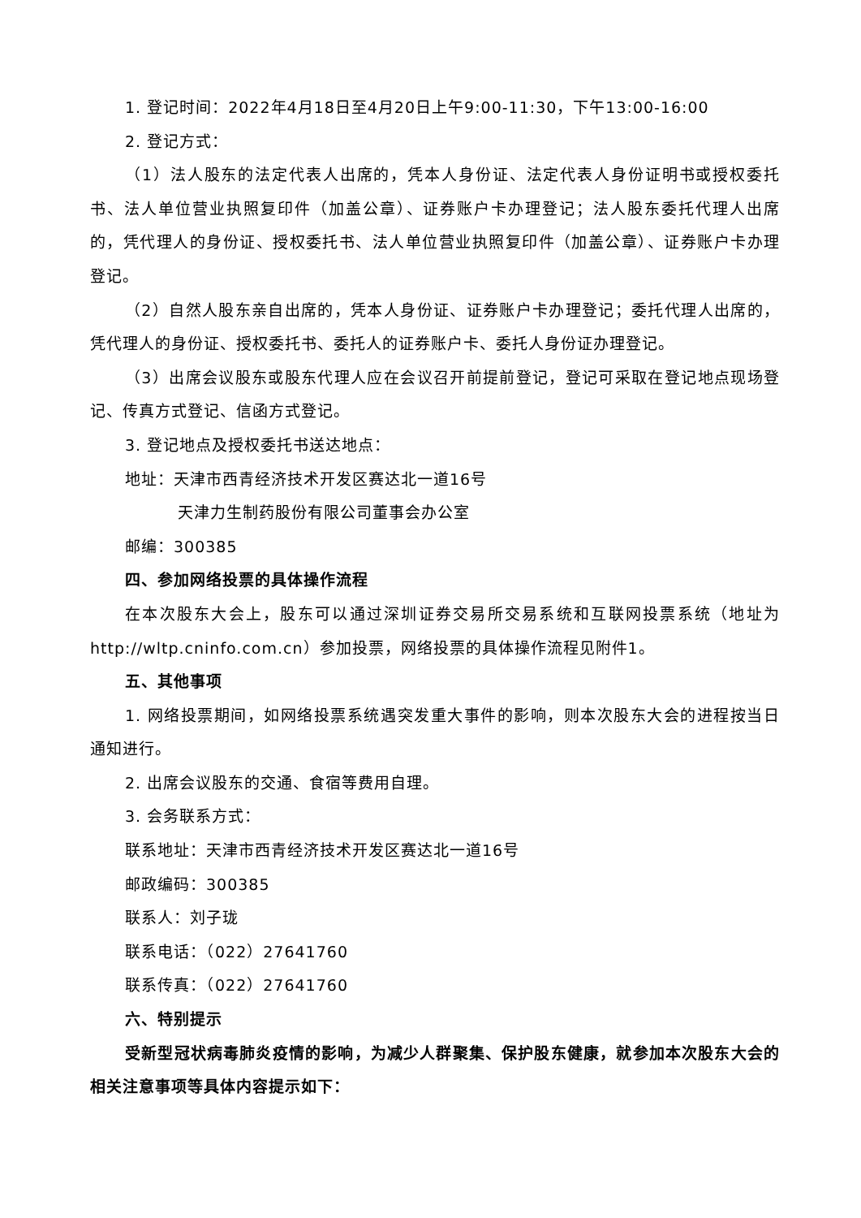1. 登记时间：2022年4月18日至4月20日上午9:00-11:30，下午13:00-16:00
2. 登记方式：
（1）法人股东的法定代表人出席的，凭本人身份证、法定代表人身份证明书或授权委托书、法人单位营业执照复印件（加盖公章）、证券账户卡办理登记；法人股东委托代理人出席的，凭代理人的身份证、授权委托书、法人单位营业执照复印件（加盖公章）、证券账户卡办理登记。
（2）自然人股东亲自出席的，凭本人身份证、证券账户卡办理登记；委托代理人出席的，凭代理人的身份证、授权委托书、委托人的证券账户卡、委托人身份证办理登记。
（3）出席会议股东或股东代理人应在会议召开前提前登记，登记可采取在登记地点现场登记、传真方式登记、信函方式登记。
3. 登记地点及授权委托书送达地点：
地址：天津市西青经济技术开发区赛达北一道16号
天津力生制药股份有限公司董事会办公室
邮编：300385
四、参加网络投票的具体操作流程
在本次股东大会上，股东可以通过深圳证券交易所交易系统和互联网投票系统（地址为http://wltp.cninfo.com.cn）参加投票，网络投票的具体操作流程见附件1。
五、其他事项
1. 网络投票期间，如网络投票系统遇突发重大事件的影响，则本次股东大会的进程按当日通知进行。
2. 出席会议股东的交通、食宿等费用自理。
3. 会务联系方式：
联系地址：天津市西青经济技术开发区赛达北一道16号
邮政编码：300385
联系人：刘子珑
联系电话：（022）27641760
联系传真：（022）27641760
六、特别提示
受新型冠状病毒肺炎疫情的影响，为减少人群聚集、保护股东健康，就参加本次股东大会的相关注意事项等具体内容提示如下：